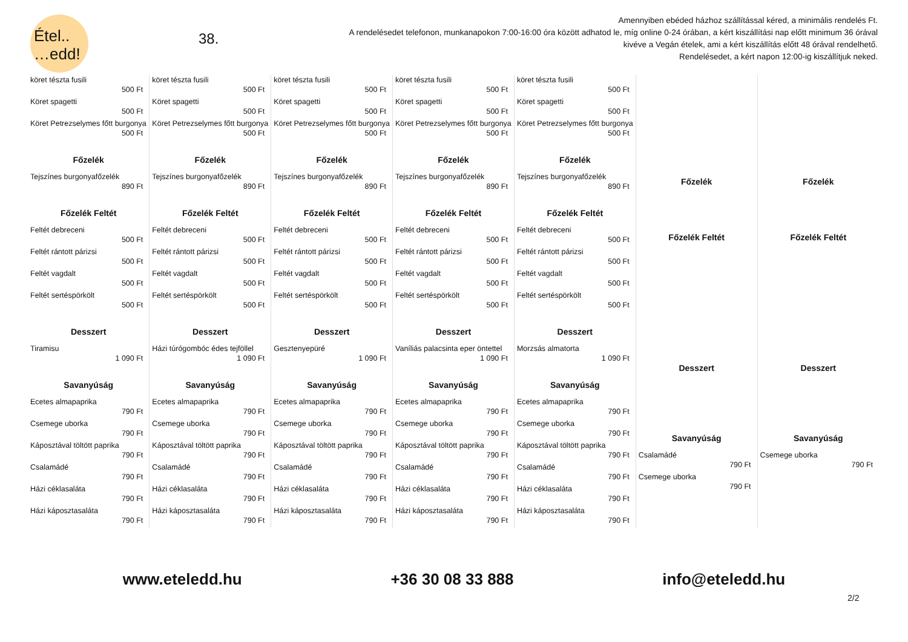Étel..
…edd!
38.
Amennyiben ebéded házhoz szállítással kéred, a minimális rendelés Ft.
A rendelésedet telefonon, munkanapokon 7:00-16:00 óra között adhatod le, míg online 0-24 órában, a kért kiszállítási nap előtt minimum 36 órával kivéve a Vegán ételek, ami a kért kiszállítás előtt 48 órával rendelhető.
Rendelésedet, a kért napon 12:00-ig kiszállítjuk neked.
| köret tészta fusili 500 Ft Köret spagetti 500 Ft Köret Petrezselymes főtt burgonya 500 Ft Főzelék Tejszínes burgonyafőzelék 890 Ft Főzelék Feltét Feltét debreceni 500 Ft Feltét rántott párizsi 500 Ft Feltét vagdalt 500 Ft Feltét sertéspörkölt 500 Ft Desszert Tiramisu 1 090 Ft Savanyúság Ecetes almapaprika 790 Ft Csemege uborka 790 Ft Káposztával töltött paprika 790 Ft Csalamádé 790 Ft Házi céklasaláta 790 Ft Házi káposztasaláta 790 Ft | köret tészta fusili 500 Ft Köret spagetti 500 Ft Köret Petrezselymes főtt burgonya 500 Ft Főzelék Tejszínes burgonyafőzelék 890 Ft Főzelék Feltét Feltét debreceni 500 Ft Feltét rántott párizsi 500 Ft Feltét vagdalt 500 Ft Feltét sertéspörkölt 500 Ft Desszert Házi túrógombóc édes tejföllel 1 090 Ft Savanyúság Ecetes almapaprika 790 Ft Csemege uborka 790 Ft Káposztával töltött paprika 790 Ft Csalamádé 790 Ft Házi céklasaláta 790 Ft Házi káposztasaláta 790 Ft | köret tészta fusili 500 Ft Köret spagetti 500 Ft Köret Petrezselymes főtt burgonya 500 Ft Főzelék Tejszínes burgonyafőzelék 890 Ft Főzelék Feltét Feltét debreceni 500 Ft Feltét rántott párizsi 500 Ft Feltét vagdalt 500 Ft Feltét sertéspörkölt 500 Ft Desszert Gesztenyepüré 1 090 Ft Savanyúság Ecetes almapaprika 790 Ft Csemege uborka 790 Ft Káposztával töltött paprika 790 Ft Csalamádé 790 Ft Házi céklasaláta 790 Ft Házi káposztasaláta 790 Ft | köret tészta fusili 500 Ft Köret spagetti 500 Ft Köret Petrezselymes főtt burgonya 500 Ft Főzelék Tejszínes burgonyafőzelék 890 Ft Főzelék Feltét Feltét debreceni 500 Ft Feltét rántott párizsi 500 Ft Feltét vagdalt 500 Ft Feltét sertéspörkölt 500 Ft Desszert Vaníliás palacsinta eper öntettel 1 090 Ft Savanyúság Ecetes almapaprika 790 Ft Csemege uborka 790 Ft Káposztával töltött paprika 790 Ft Csalamádé 790 Ft Házi céklasaláta 790 Ft Házi káposztasaláta 790 Ft | köret tészta fusili 500 Ft Köret spagetti 500 Ft Köret Petrezselymes főtt burgonya 500 Ft Főzelék Tejszínes burgonyafőzelék 890 Ft Főzelék Feltét Feltét debreceni 500 Ft Feltét rántott párizsi 500 Ft Feltét vagdalt 500 Ft Feltét sertéspörkölt 500 Ft Desszert Morzsás almatorta 1 090 Ft Savanyúság Ecetes almapaprika 790 Ft Csemege uborka 790 Ft Káposztával töltött paprika 790 Ft Csalamádé 790 Ft Házi céklasaláta 790 Ft Házi káposztasaláta 790 Ft | Főzelék Főzelék Feltét Desszert Savanyúság Csalamádé 790 Ft Csemege uborka 790 Ft | Főzelék Főzelék Feltét Desszert Savanyúság Csemege uborka 790 Ft |
www.eteledd.hu +36 30 08 33 888 info@eteledd.hu
2/2